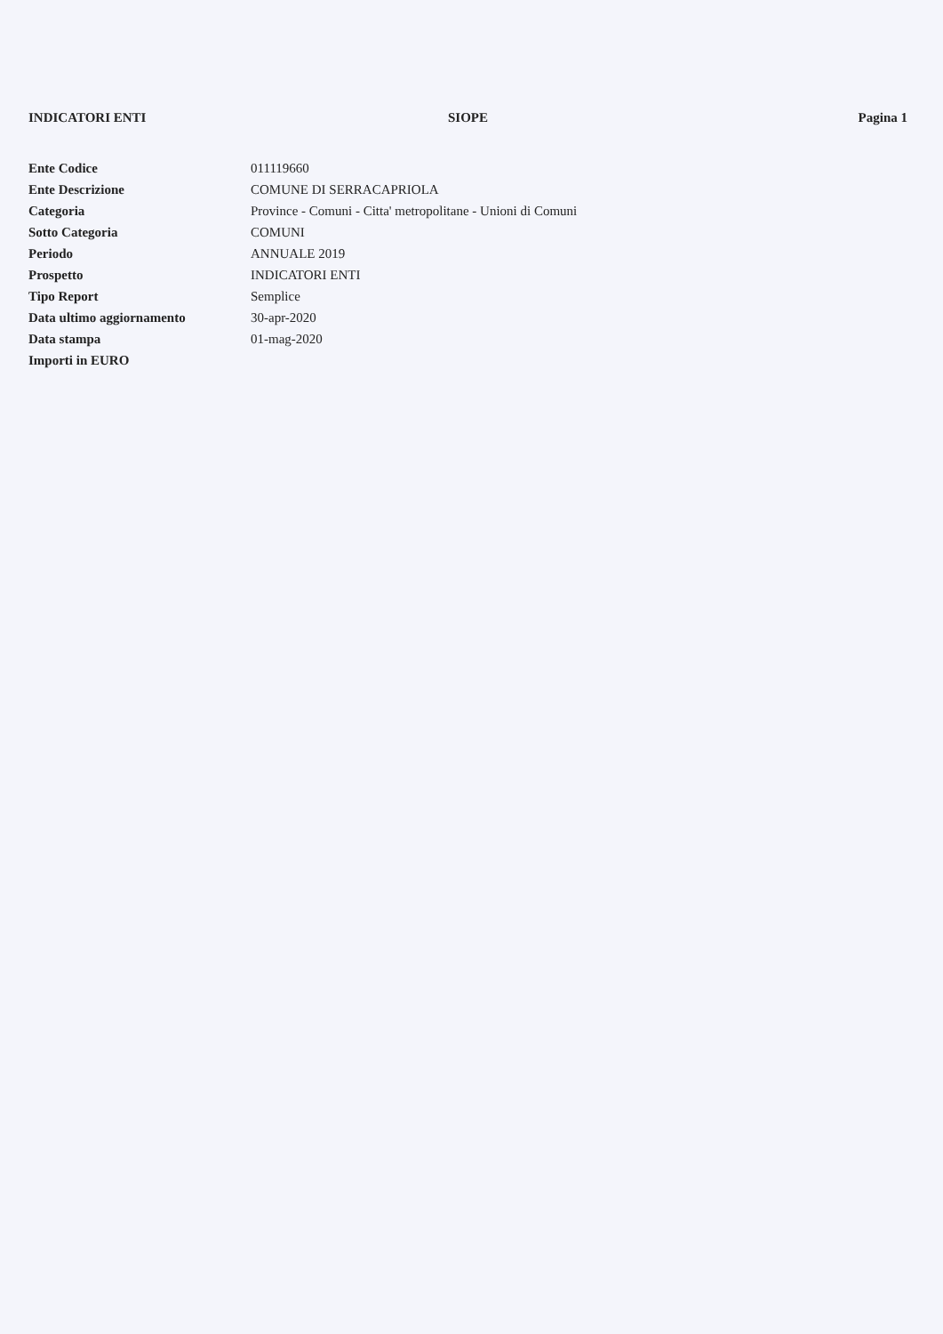INDICATORI ENTI SIOPE Pagina 1
| Ente Codice | 011119660 |
| Ente Descrizione | COMUNE DI SERRACAPRIOLA |
| Categoria | Province - Comuni - Citta' metropolitane - Unioni di Comuni |
| Sotto Categoria | COMUNI |
| Periodo | ANNUALE 2019 |
| Prospetto | INDICATORI ENTI |
| Tipo Report | Semplice |
| Data ultimo aggiornamento | 30-apr-2020 |
| Data stampa | 01-mag-2020 |
| Importi in EURO | |